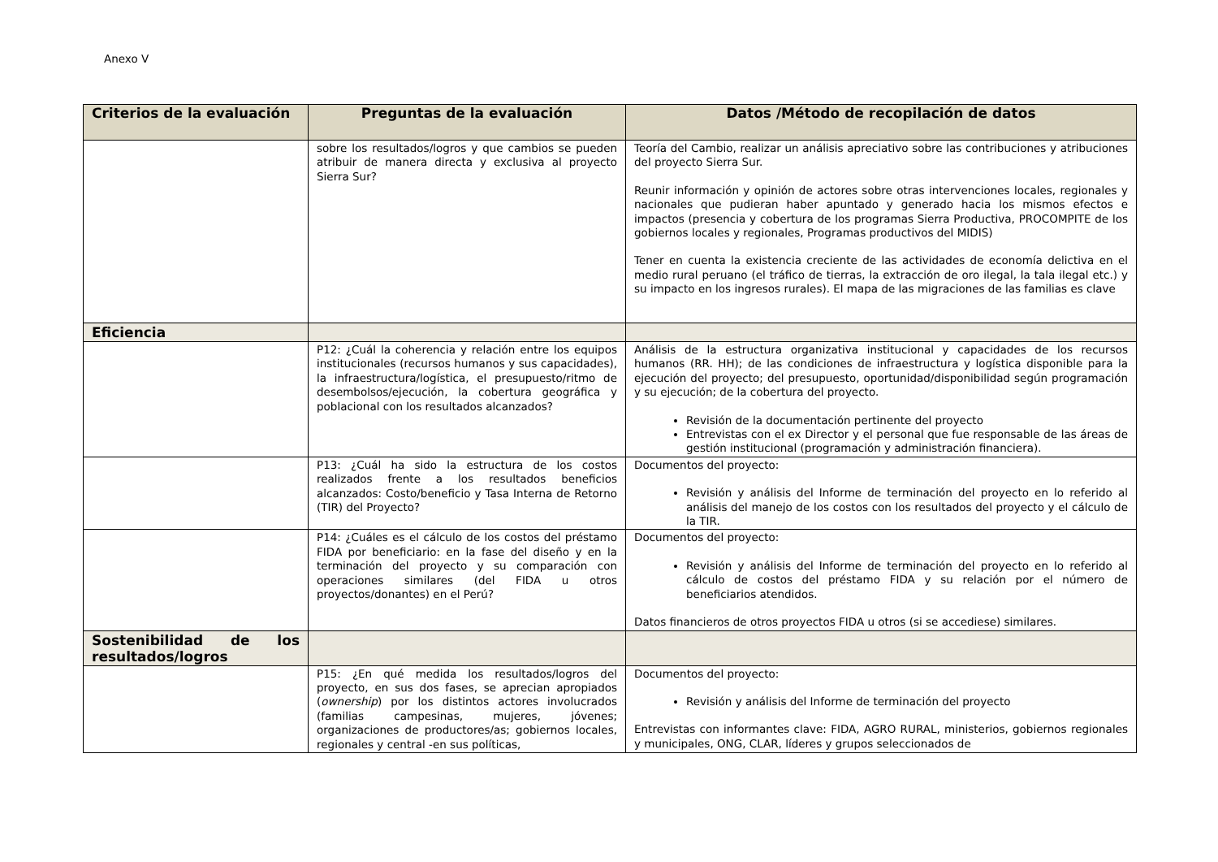Anexo V
| Criterios de la evaluación | Preguntas de la evaluación | Datos /Método de recopilación de datos |
| --- | --- | --- |
| | sobre los resultados/logros y que cambios se pueden atribuir de manera directa y exclusiva al proyecto Sierra Sur? | Teoría del Cambio, realizar un análisis apreciativo sobre las contribuciones y atribuciones del proyecto Sierra Sur. Reunir información y opinión de actores sobre otras intervenciones locales, regionales y nacionales que pudieran haber apuntado y generado hacia los mismos efectos e impactos (presencia y cobertura de los programas Sierra Productiva, PROCOMPITE de los gobiernos locales y regionales, Programas productivos del MIDIS) Tener en cuenta la existencia creciente de las actividades de economía delictiva en el medio rural peruano (el tráfico de tierras, la extracción de oro ilegal, la tala ilegal etc.) y su impacto en los ingresos rurales). El mapa de las migraciones de las familias es clave |
| Eficiencia | | |
| | P12: ¿Cuál la coherencia y relación entre los equipos institucionales (recursos humanos y sus capacidades), la infraestructura/logística, el presupuesto/ritmo de desembolsos/ejecución, la cobertura geográfica y poblacional con los resultados alcanzados? | Análisis de la estructura organizativa institucional y capacidades de los recursos humanos (RR. HH); de las condiciones de infraestructura y logística disponible para la ejecución del proyecto; del presupuesto, oportunidad/disponibilidad según programación y su ejecución; de la cobertura del proyecto. Revisión de la documentación pertinente del proyecto Entrevistas con el ex Director y el personal que fue responsable de las áreas de gestión institucional (programación y administración financiera). |
| | P13: ¿Cuál ha sido la estructura de los costos realizados frente a los resultados beneficios alcanzados: Costo/beneficio y Tasa Interna de Retorno (TIR) del Proyecto? | Documentos del proyecto: Revisión y análisis del Informe de terminación del proyecto en lo referido al análisis del manejo de los costos con los resultados del proyecto y el cálculo de la TIR. |
| | P14: ¿Cuáles es el cálculo de los costos del préstamo FIDA por beneficiario: en la fase del diseño y en la terminación del proyecto y su comparación con operaciones similares (del FIDA u otros proyectos/donantes) en el Perú? | Documentos del proyecto: Revisión y análisis del Informe de terminación del proyecto en lo referido al cálculo de costos del préstamo FIDA y su relación por el número de beneficiarios atendidos. Datos financieros de otros proyectos FIDA u otros (si se accediese) similares. |
| Sostenibilidad de los resultados/logros | | |
| | P15: ¿En qué medida los resultados/logros del proyecto, en sus dos fases, se aprecian apropiados ( ownership ) por los distintos actores involucrados (familias campesinas, mujeres, jóvenes; organizaciones de productores/as; gobiernos locales, regionales y central -en sus políticas, | Documentos del proyecto: Revisión y análisis del Informe de terminación del proyecto Entrevistas con informantes clave: FIDA, AGRO RURAL, ministerios, gobiernos regionales y municipales, ONG, CLAR, líderes y grupos seleccionados de |